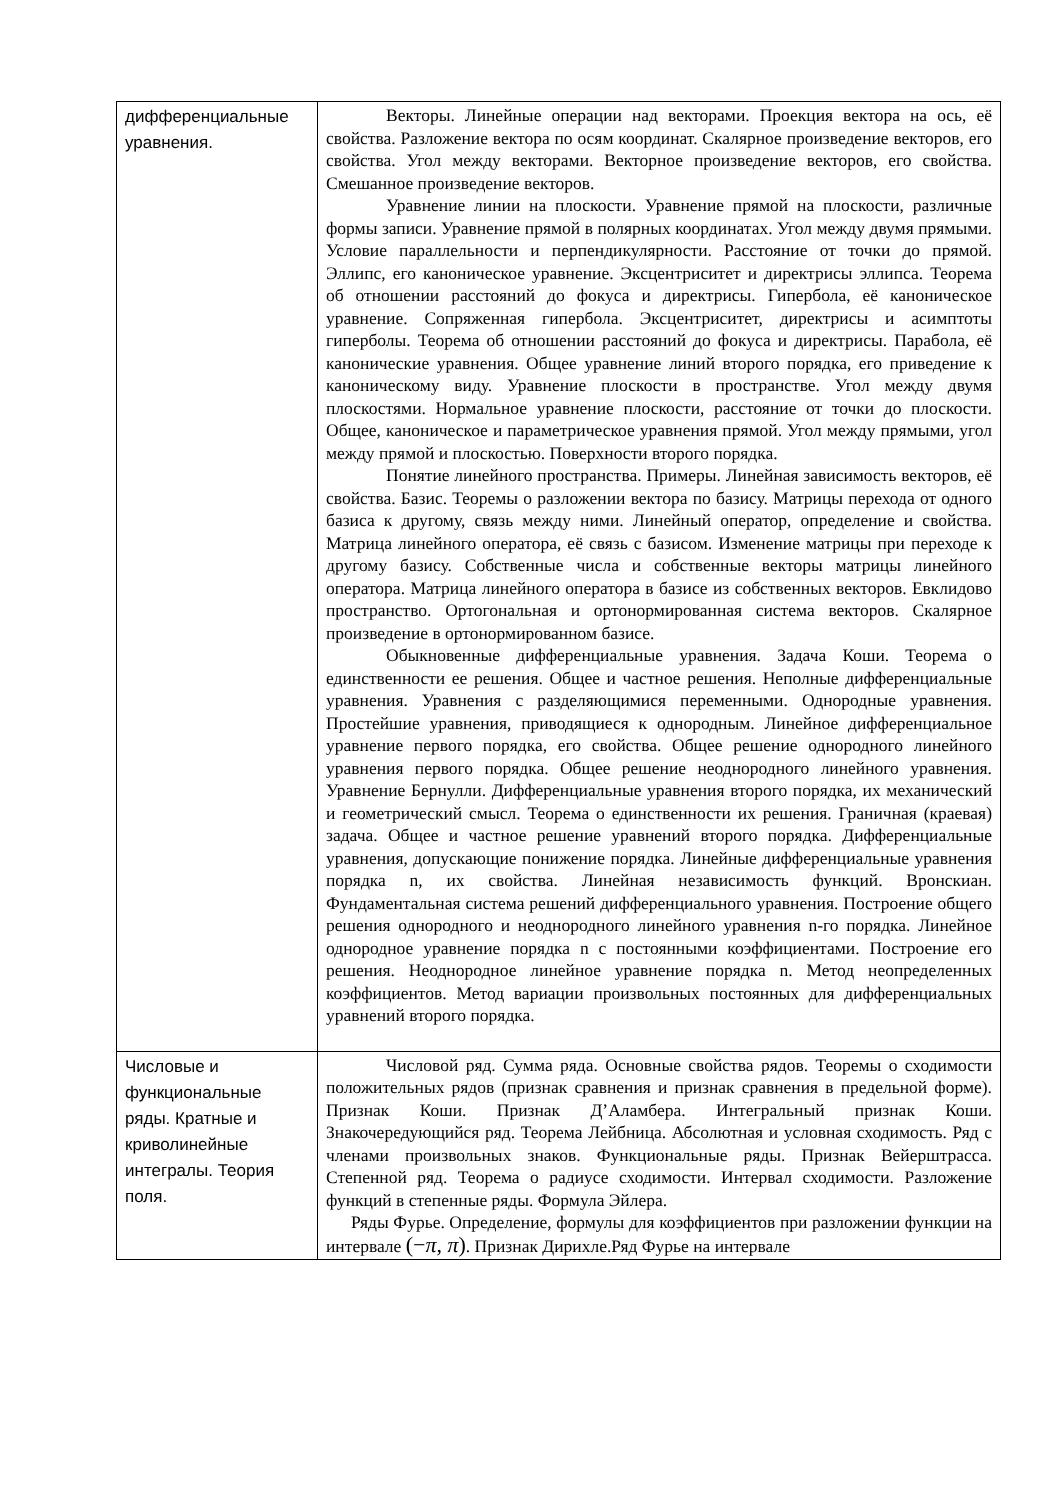| дифференциальные уравнения. | Векторы. Линейные операции над векторами. Проекция вектора на ось, её свойства. Разложение вектора по осям координат. Скалярное произведение векторов, его свойства. Угол между векторами. Векторное произведение векторов, его свойства. Смешанное произведение векторов. Уравнение линии на плоскости. Уравнение прямой на плоскости, различные формы записи. Уравнение прямой в полярных координатах. Угол между двумя прямыми. Условие параллельности и перпендикулярности. Расстояние от точки до прямой. Эллипс, его каноническое уравнение. Эксцентриситет и директрисы эллипса. Теорема об отношении расстояний до фокуса и директрисы. Гипербола, её каноническое уравнение. Сопряженная гипербола. Эксцентриситет, директрисы и асимптоты гиперболы. Теорема об отношении расстояний до фокуса и директрисы. Парабола, её канонические уравнения. Общее уравнение линий второго порядка, его приведение к каноническому виду. Уравнение плоскости в пространстве. Угол между двумя плоскостями. Нормальное уравнение плоскости, расстояние от точки до плоскости. Общее, каноническое и параметрическое уравнения прямой. Угол между прямыми, угол между прямой и плоскостью. Поверхности второго порядка. Понятие линейного пространства. Примеры. Линейная зависимость векторов, её свойства. Базис. Теоремы о разложении вектора по базису. Матрицы перехода от одного базиса к другому, связь между ними. Линейный оператор, определение и свойства. Матрица линейного оператора, её связь с базисом. Изменение матрицы при переходе к другому базису. Собственные числа и собственные векторы матрицы линейного оператора. Матрица линейного оператора в базисе из собственных векторов. Евклидово пространство. Ортогональная и ортонормированная система векторов. Скалярное произведение в ортонормированном базисе. Обыкновенные дифференциальные уравнения. Задача Коши. Теорема о единственности ее решения. Общее и частное решения. Неполные дифференциальные уравнения. Уравнения с разделяющимися переменными. Однородные уравнения. Простейшие уравнения, приводящиеся к однородным. Линейное дифференциальное уравнение первого порядка, его свойства. Общее решение однородного линейного уравнения первого порядка. Общее решение неоднородного линейного уравнения. Уравнение Бернулли. Дифференциальные уравнения второго порядка, их механический и геометрический смысл. Теорема о единственности их решения. Граничная (краевая) задача. Общее и частное решение уравнений второго порядка. Дифференциальные уравнения, допускающие понижение порядка. Линейные дифференциальные уравнения порядка n, их свойства. Линейная независимость функций. Вронскиан. Фундаментальная система решений дифференциального уравнения. Построение общего решения однородного и неоднородного линейного уравнения n-го порядка. Линейное однородное уравнение порядка n с постоянными коэффициентами. Построение его решения. Неоднородное линейное уравнение порядка n. Метод неопределенных коэффициентов. Метод вариации произвольных постоянных для дифференциальных уравнений второго порядка. |
| Числовые и функциональные ряды. Кратные и криволинейные интегралы. Теория поля. | Числовой ряд. Сумма ряда. Основные свойства рядов. Теоремы о сходимости положительных рядов (признак сравнения и признак сравнения в предельной форме). Признак Коши. Признак Д’Аламбера. Интегральный признак Коши. Знакочередующийся ряд. Теорема Лейбница. Абсолютная и условная сходимость. Ряд с членами произвольных знаков. Функциональные ряды. Признак Вейерштрасса. Степенной ряд. Теорема о радиусе сходимости. Интервал сходимости. Разложение функций в степенные ряды. Формула Эйлера. Ряды Фурье. Определение, формулы для коэффициентов при разложении функции на интервале (− π , π ) . Признак Дирихле.Ряд Фурье на интервале |